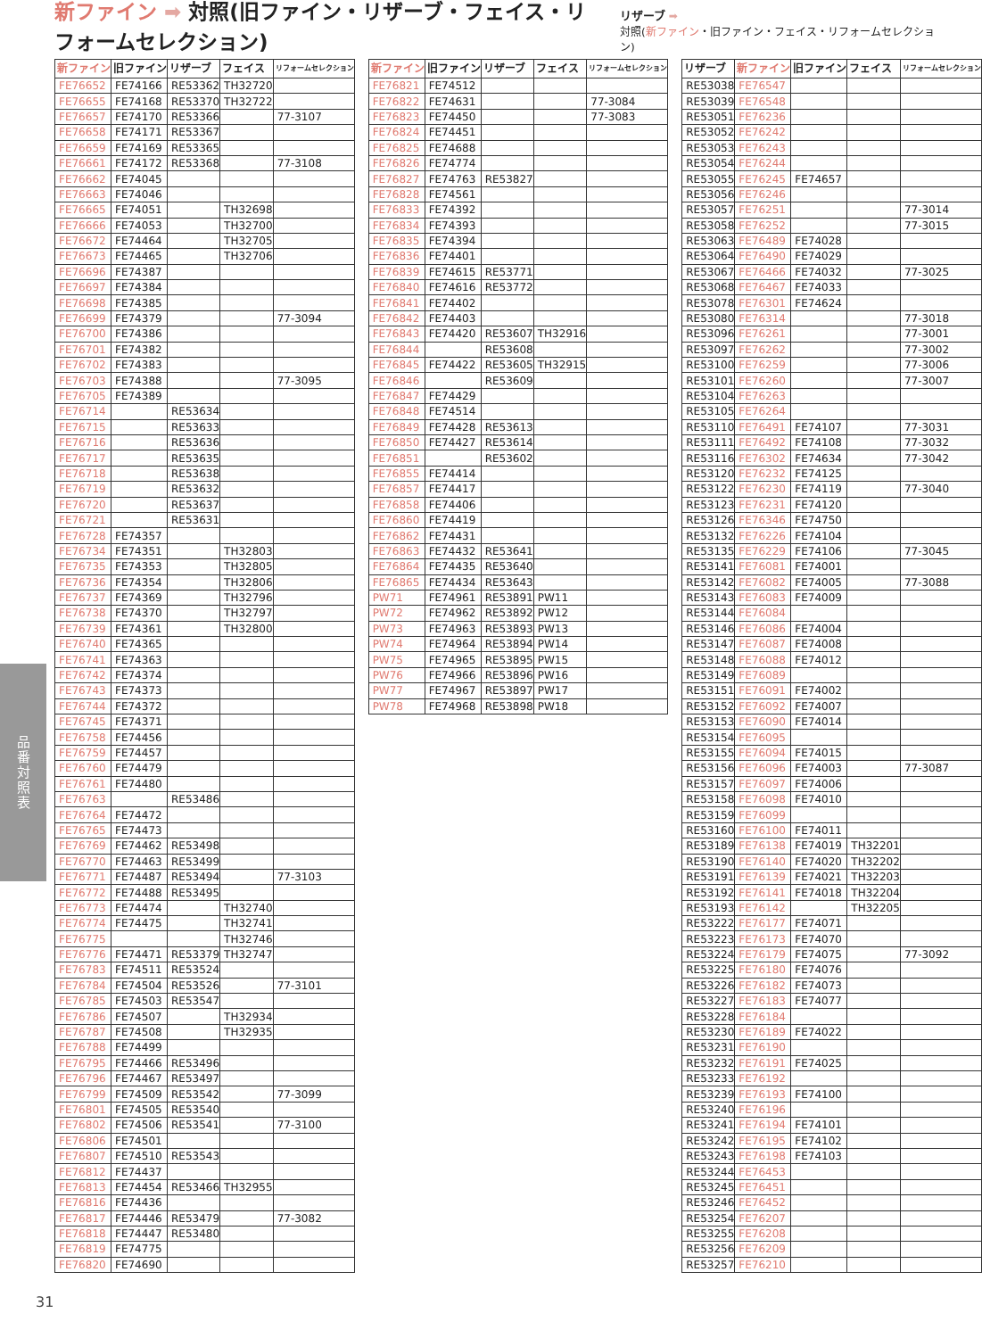新ファイン ➡ 対照(旧ファイン・リザーブ・フェイス・リフォームセレクション)
リザーブ ➡
対照(新ファイン・旧ファイン・フェイス・リフォームセレクション)
| 新ファイン | 旧ファイン | リザーブ | フェイス | リフォームセレクション |
| --- | --- | --- | --- | --- |
| FE76652 | FE74166 | RE53362 | TH32720 | |
| FE76655 | FE74168 | RE53370 | TH32722 | |
| FE76657 | FE74170 | RE53366 | | 77-3107 |
| FE76658 | FE74171 | RE53367 | | |
| FE76659 | FE74169 | RE53365 | | |
| FE76661 | FE74172 | RE53368 | | 77-3108 |
| FE76662 | FE74045 | | | |
| FE76663 | FE74046 | | | |
| FE76665 | FE74051 | | TH32698 | |
| FE76666 | FE74053 | | TH32700 | |
| FE76672 | FE74464 | | TH32705 | |
| FE76673 | FE74465 | | TH32706 | |
| FE76696 | FE74387 | | | |
| FE76697 | FE74384 | | | |
| FE76698 | FE74385 | | | |
| FE76699 | FE74379 | | | 77-3094 |
| FE76700 | FE74386 | | | |
| FE76701 | FE74382 | | | |
| FE76702 | FE74383 | | | |
| FE76703 | FE74388 | | | 77-3095 |
| FE76705 | FE74389 | | | |
| FE76714 | | RE53634 | | |
| FE76715 | | RE53633 | | |
| FE76716 | | RE53636 | | |
| FE76717 | | RE53635 | | |
| FE76718 | | RE53638 | | |
| FE76719 | | RE53632 | | |
| FE76720 | | RE53637 | | |
| FE76721 | | RE53631 | | |
| FE76728 | FE74357 | | | |
| FE76734 | FE74351 | | TH32803 | |
| FE76735 | FE74353 | | TH32805 | |
| FE76736 | FE74354 | | TH32806 | |
| FE76737 | FE74369 | | TH32796 | |
| FE76738 | FE74370 | | TH32797 | |
| FE76739 | FE74361 | | TH32800 | |
| FE76740 | FE74365 | | | |
| FE76741 | FE74363 | | | |
| FE76742 | FE74374 | | | |
| FE76743 | FE74373 | | | |
| FE76744 | FE74372 | | | |
| FE76745 | FE74371 | | | |
| FE76758 | FE74456 | | | |
| FE76759 | FE74457 | | | |
| FE76760 | FE74479 | | | |
| FE76761 | FE74480 | | | |
| FE76763 | | RE53486 | | |
| FE76764 | FE74472 | | | |
| FE76765 | FE74473 | | | |
| FE76769 | FE74462 | RE53498 | | |
| FE76770 | FE74463 | RE53499 | | |
| FE76771 | FE74487 | RE53494 | | 77-3103 |
| FE76772 | FE74488 | RE53495 | | |
| FE76773 | FE74474 | | TH32740 | |
| FE76774 | FE74475 | | TH32741 | |
| FE76775 | | | TH32746 | |
| FE76776 | FE74471 | RE53379 | TH32747 | |
| FE76783 | FE74511 | RE53524 | | |
| FE76784 | FE74504 | RE53526 | | 77-3101 |
| FE76785 | FE74503 | RE53547 | | |
| FE76786 | FE74507 | | TH32934 | |
| FE76787 | FE74508 | | TH32935 | |
| FE76788 | FE74499 | | | |
| FE76795 | FE74466 | RE53496 | | |
| FE76796 | FE74467 | RE53497 | | |
| FE76799 | FE74509 | RE53542 | | 77-3099 |
| FE76801 | FE74505 | RE53540 | | |
| FE76802 | FE74506 | RE53541 | | 77-3100 |
| FE76806 | FE74501 | | | |
| FE76807 | FE74510 | RE53543 | | |
| FE76812 | FE74437 | | | |
| FE76813 | FE74454 | RE53466 | TH32955 | |
| FE76816 | FE74436 | | | |
| FE76817 | FE74446 | RE53479 | | 77-3082 |
| FE76818 | FE74447 | RE53480 | | |
| FE76819 | FE74775 | | | |
| FE76820 | FE74690 | | | |
| 新ファイン | 旧ファイン | リザーブ | フェイス | リフォームセレクション |
| --- | --- | --- | --- | --- |
| FE76821 | FE74512 | | | |
| FE76822 | FE74631 | | | 77-3084 |
| FE76823 | FE74450 | | | 77-3083 |
| FE76824 | FE74451 | | | |
| FE76825 | FE74688 | | | |
| FE76826 | FE74774 | | | |
| FE76827 | FE74763 | RE53827 | | |
| FE76828 | FE74561 | | | |
| FE76833 | FE74392 | | | |
| FE76834 | FE74393 | | | |
| FE76835 | FE74394 | | | |
| FE76836 | FE74401 | | | |
| FE76839 | FE74615 | RE53771 | | |
| FE76840 | FE74616 | RE53772 | | |
| FE76841 | FE74402 | | | |
| FE76842 | FE74403 | | | |
| FE76843 | FE74420 | RE53607 | TH32916 | |
| FE76844 | | RE53608 | | |
| FE76845 | FE74422 | RE53605 | TH32915 | |
| FE76846 | | RE53609 | | |
| FE76847 | FE74429 | | | |
| FE76848 | FE74514 | | | |
| FE76849 | FE74428 | RE53613 | | |
| FE76850 | FE74427 | RE53614 | | |
| FE76851 | | RE53602 | | |
| FE76855 | FE74414 | | | |
| FE76857 | FE74417 | | | |
| FE76858 | FE74406 | | | |
| FE76860 | FE74419 | | | |
| FE76862 | FE74431 | | | |
| FE76863 | FE74432 | RE53641 | | |
| FE76864 | FE74435 | RE53640 | | |
| FE76865 | FE74434 | RE53643 | | |
| PW71 | FE74961 | RE53891 | PW11 | |
| PW72 | FE74962 | RE53892 | PW12 | |
| PW73 | FE74963 | RE53893 | PW13 | |
| PW74 | FE74964 | RE53894 | PW14 | |
| PW75 | FE74965 | RE53895 | PW15 | |
| PW76 | FE74966 | RE53896 | PW16 | |
| PW77 | FE74967 | RE53897 | PW17 | |
| PW78 | FE74968 | RE53898 | PW18 | |
| リザーブ | 新ファイン | 旧ファイン | フェイス | リフォームセレクション |
| --- | --- | --- | --- | --- |
| RE53038 | FE76547 | | | |
| RE53039 | FE76548 | | | |
| RE53051 | FE76236 | | | |
| RE53052 | FE76242 | | | |
| RE53053 | FE76243 | | | |
| RE53054 | FE76244 | | | |
| RE53055 | FE76245 | FE74657 | | |
| RE53056 | FE76246 | | | |
| RE53057 | FE76251 | | | 77-3014 |
| RE53058 | FE76252 | | | 77-3015 |
| RE53063 | FE76489 | FE74028 | | |
| RE53064 | FE76490 | FE74029 | | |
| RE53067 | FE76466 | FE74032 | | 77-3025 |
| RE53068 | FE76467 | FE74033 | | |
| RE53078 | FE76301 | FE74624 | | |
| RE53080 | FE76314 | | | 77-3018 |
| RE53096 | FE76261 | | | 77-3001 |
| RE53097 | FE76262 | | | 77-3002 |
| RE53100 | FE76259 | | | 77-3006 |
| RE53101 | FE76260 | | | 77-3007 |
| RE53104 | FE76263 | | | |
| RE53105 | FE76264 | | | |
| RE53110 | FE76491 | FE74107 | | 77-3031 |
| RE53111 | FE76492 | FE74108 | | 77-3032 |
| RE53116 | FE76302 | FE74634 | | 77-3042 |
| RE53120 | FE76232 | FE74125 | | |
| RE53122 | FE76230 | FE74119 | | 77-3040 |
| RE53123 | FE76231 | FE74120 | | |
| RE53126 | FE76346 | FE74750 | | |
| RE53132 | FE76226 | FE74104 | | |
| RE53135 | FE76229 | FE74106 | | 77-3045 |
| RE53141 | FE76081 | FE74001 | | |
| RE53142 | FE76082 | FE74005 | | 77-3088 |
| RE53143 | FE76083 | FE74009 | | |
| RE53144 | FE76084 | | | |
| RE53146 | FE76086 | FE74004 | | |
| RE53147 | FE76087 | FE74008 | | |
| RE53148 | FE76088 | FE74012 | | |
| RE53149 | FE76089 | | | |
| RE53151 | FE76091 | FE74002 | | |
| RE53152 | FE76092 | FE74007 | | |
| RE53153 | FE76090 | FE74014 | | |
| RE53154 | FE76095 | | | |
| RE53155 | FE76094 | FE74015 | | |
| RE53156 | FE76096 | FE74003 | | 77-3087 |
| RE53157 | FE76097 | FE74006 | | |
| RE53158 | FE76098 | FE74010 | | |
| RE53159 | FE76099 | | | |
| RE53160 | FE76100 | FE74011 | | |
| RE53189 | FE76138 | FE74019 | TH32201 | |
| RE53190 | FE76140 | FE74020 | TH32202 | |
| RE53191 | FE76139 | FE74021 | TH32203 | |
| RE53192 | FE76141 | FE74018 | TH32204 | |
| RE53193 | FE76142 | | TH32205 | |
| RE53222 | FE76177 | FE74071 | | |
| RE53223 | FE76173 | FE74070 | | |
| RE53224 | FE76179 | FE74075 | | 77-3092 |
| RE53225 | FE76180 | FE74076 | | |
| RE53226 | FE76182 | FE74073 | | |
| RE53227 | FE76183 | FE74077 | | |
| RE53228 | FE76184 | | | |
| RE53230 | FE76189 | FE74022 | | |
| RE53231 | FE76190 | | | |
| RE53232 | FE76191 | FE74025 | | |
| RE53233 | FE76192 | | | |
| RE53239 | FE76193 | FE74100 | | |
| RE53240 | FE76196 | | | |
| RE53241 | FE76194 | FE74101 | | |
| RE53242 | FE76195 | FE74102 | | |
| RE53243 | FE76198 | FE74103 | | |
| RE53244 | FE76453 | | | |
| RE53245 | FE76451 | | | |
| RE53246 | FE76452 | | | |
| RE53254 | FE76207 | | | |
| RE53255 | FE76208 | | | |
| RE53256 | FE76209 | | | |
| RE53257 | FE76210 | | | |
品番対照表
31